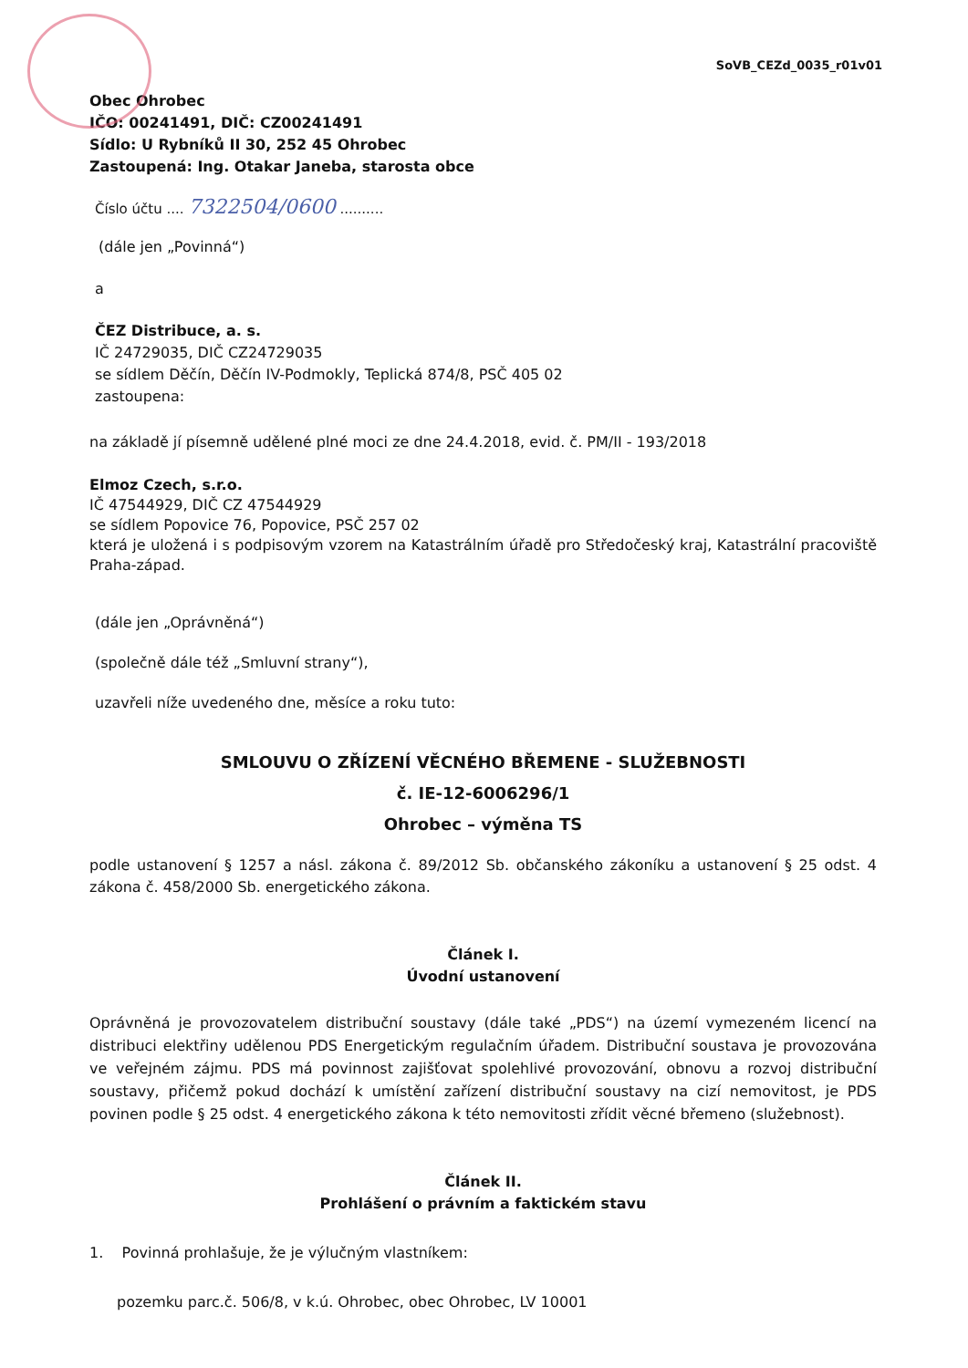SoVB_CEZd_0035_r01v01
Obec Ohrobec
IČO: 00241491, DIČ: CZ00241491
Sídlo: U Rybníků II 30, 252 45 Ohrobec
Zastoupená: Ing. Otakar Janeba, starosta obce
Číslo účtu .... 7322504/0600 ..........
(dále jen „Povinná“)
a
ČEZ Distribuce, a. s.
IČ 24729035, DIČ CZ24729035
se sídlem Děčín, Děčín IV-Podmokly, Teplická 874/8, PSČ 405 02
zastoupena:
na základě jí písemně udělené plné moci ze dne 24.4.2018, evid. č. PM/II - 193/2018
Elmoz Czech, s.r.o.
IČ 47544929, DIČ CZ 47544929
se sídlem Popovice 76, Popovice, PSČ 257 02
která je uložená i s podpisovým vzorem na Katastrálním úřadě pro Středočeský kraj, Katastrální pracoviště Praha-západ.
(dále jen „Oprávněná“)
(společně dále též „Smluvní strany“),
uzavřeli níže uvedeného dne, měsíce a roku tuto:
SMLOUVU O ZŘÍZENÍ VĚCNÉHO BŘEMENE - SLUŽEBNOSTI
č. IE-12-6006296/1
Ohrobec – výměna TS
podle ustanovení § 1257 a násl. zákona č. 89/2012 Sb. občanského zákoníku a ustanovení § 25 odst. 4 zákona č. 458/2000 Sb. energetického zákona.
Článek I.
Úvodní ustanovení
Oprávněná je provozovatelem distribuční soustavy (dále také „PDS“) na území vymezeném licencí na distribuci elektřiny udělenou PDS Energetickým regulačním úřadem. Distribuční soustava je provozována ve veřejném zájmu. PDS má povinnost zajišťovat spolehlivé provozování, obnovu a rozvoj distribuční soustavy, přičemž pokud dochází k umístění zařízení distribuční soustavy na cizí nemovitost, je PDS povinen podle § 25 odst. 4 energetického zákona k této nemovitosti zřídit věcné břemeno (služebnost).
Článek II.
Prohlášení o právním a faktickém stavu
1. Povinná prohlašuje, že je výlučným vlastníkem:
pozemku parc.č. 506/8, v k.ú. Ohrobec, obec Ohrobec, LV 10001